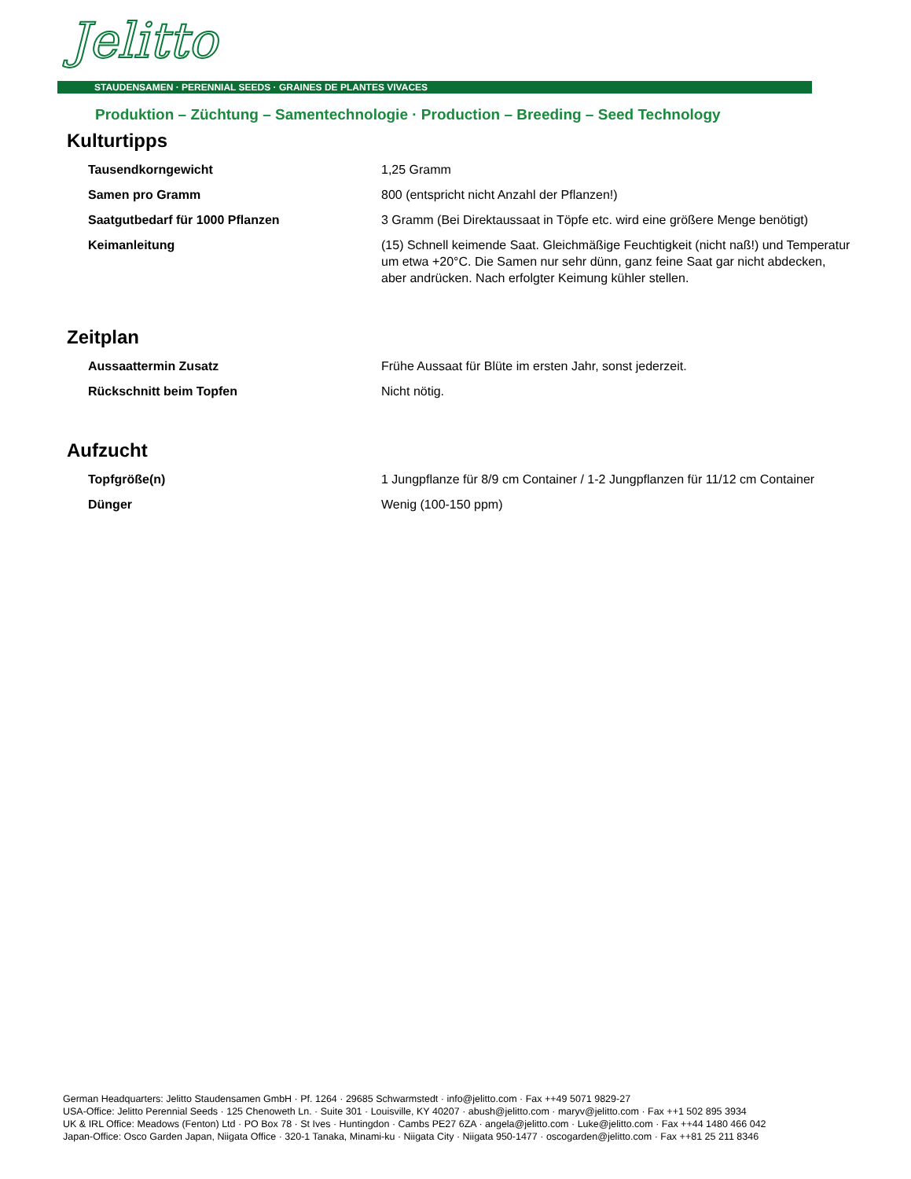Jelitto
STAUDENSAMEN · PERENNIAL SEEDS · GRAINES DE PLANTES VIVACES
Produktion – Züchtung – Samentechnologie · Production – Breeding – Seed Technology
Kulturtipps
| Tausendkorngewicht | 1,25 Gramm |
| Samen pro Gramm | 800 (entspricht nicht Anzahl der Pflanzen!) |
| Saatgutbedarf für 1000 Pflanzen | 3 Gramm (Bei Direktaussaat in Töpfe etc. wird eine größere Menge benötigt) |
| Keimanleitung | (15) Schnell keimende Saat. Gleichmäßige Feuchtigkeit (nicht naß!) und Temperatur um etwa +20°C. Die Samen nur sehr dünn, ganz feine Saat gar nicht abdecken, aber andrücken. Nach erfolgter Keimung kühler stellen. |
Zeitplan
| Aussaattermin Zusatz | Frühe Aussaat für Blüte im ersten Jahr, sonst jederzeit. |
| Rückschnitt beim Topfen | Nicht nötig. |
Aufzucht
| Topfgröße(n) | 1 Jungpflanze für 8/9 cm Container / 1-2 Jungpflanzen für 11/12 cm Container |
| Dünger | Wenig (100-150 ppm) |
German Headquarters: Jelitto Staudensamen GmbH · Pf. 1264 · 29685 Schwarmstedt · info@jelitto.com · Fax ++49 5071 9829-27
USA-Office: Jelitto Perennial Seeds · 125 Chenoweth Ln. · Suite 301 · Louisville, KY 40207 · abush@jelitto.com · maryv@jelitto.com · Fax ++1 502 895 3934
UK & IRL Office: Meadows (Fenton) Ltd · PO Box 78 · St Ives · Huntingdon · Cambs PE27 6ZA · angela@jelitto.com · Luke@jelitto.com · Fax ++44 1480 466 042
Japan-Office: Osco Garden Japan, Niigata Office · 320-1 Tanaka, Minami-ku · Niigata City · Niigata 950-1477 · oscogarden@jelitto.com · Fax ++81 25 211 8346